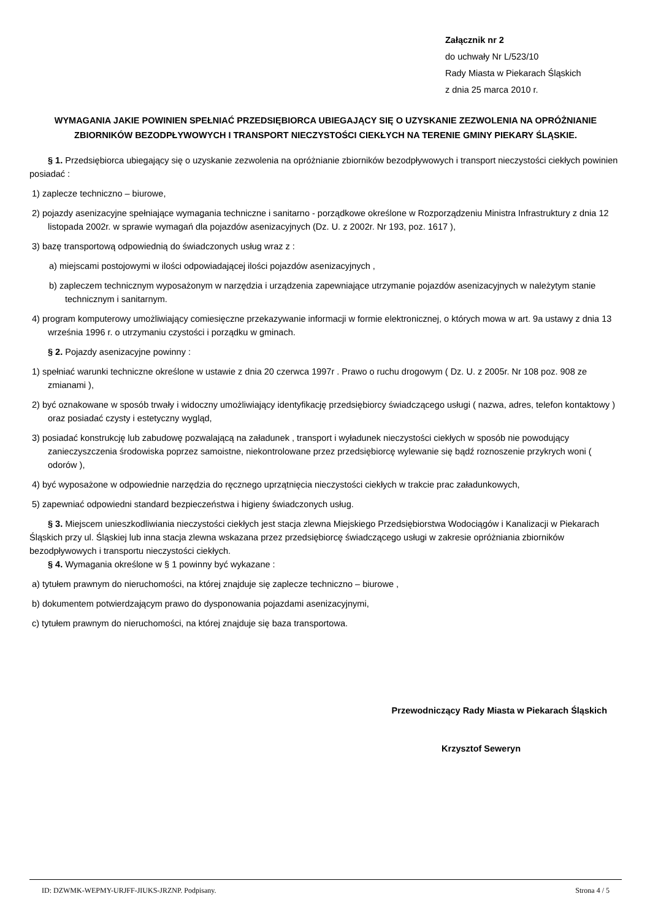Załącznik nr 2
do uchwały Nr L/523/10
Rady Miasta w Piekarach Śląskich
z dnia 25 marca 2010 r.
WYMAGANIA JAKIE POWINIEN SPEŁNIAĆ PRZEDSIĘBIORCA UBIEGAJĄCY SIĘ O UZYSKANIE ZEZWOLENIA NA OPRÓŻNIANIE ZBIORNIKÓW BEZODPŁYWOWYCH I TRANSPORT NIECZYSTOŚCI CIEKŁYCH NA TERENIE GMINY PIEKARY ŚLĄSKIE.
§ 1. Przedsiębiorca ubiegający się o uzyskanie zezwolenia na opróżnianie zbiorników bezodpływowych i transport nieczystości ciekłych powinien posiadać :
1) zaplecze techniczno – biurowe,
2) pojazdy asenizacyjne spełniające wymagania techniczne i sanitarno - porządkowe określone w Rozporządzeniu Ministra Infrastruktury z dnia 12 listopada 2002r. w sprawie wymagań dla pojazdów asenizacyjnych (Dz. U. z 2002r. Nr 193, poz. 1617 ),
3) bazę transportową odpowiednią do świadczonych usług wraz z :
a) miejscami postojowymi w ilości odpowiadającej ilości pojazdów asenizacyjnych ,
b) zapleczem technicznym wyposażonym w narzędzia i urządzenia zapewniające utrzymanie pojazdów asenizacyjnych w należytym stanie technicznym i sanitarnym.
4) program komputerowy umożliwiający comiesięczne przekazywanie informacji w formie elektronicznej, o których mowa w art. 9a ustawy z dnia 13 września 1996 r. o utrzymaniu czystości i porządku w gminach.
§ 2. Pojazdy asenizacyjne powinny :
1) spełniać warunki techniczne określone w ustawie z dnia 20 czerwca 1997r . Prawo o ruchu drogowym ( Dz. U. z 2005r. Nr 108 poz. 908 ze zmianami ),
2) być oznakowane w sposób trwały i widoczny umożliwiający identyfikację przedsiębiorcy świadczącego usługi ( nazwa, adres, telefon kontaktowy ) oraz posiadać czysty i estetyczny wygląd,
3) posiadać konstrukcję lub zabudowę pozwalającą na załadunek , transport i wyładunek nieczystości ciekłych w sposób nie powodujący zanieczyszczenia środowiska poprzez samoistne, niekontrolowane przez przedsiębiorcę wylewanie się bądź roznoszenie przykrych woni ( odorów ),
4) być wyposażone w odpowiednie narzędzia do ręcznego uprzątnięcia nieczystości ciekłych w trakcie prac załadunkowych,
5) zapewniać odpowiedni standard bezpieczeństwa i higieny świadczonych usług.
§ 3. Miejscem unieszkodliwiania nieczystości ciekłych jest stacja zlewna Miejskiego Przedsiębiorstwa Wodociągów i Kanalizacji w Piekarach Śląskich przy ul. Śląskiej lub inna stacja zlewna wskazana przez przedsiębiorcę świadczącego usługi w zakresie opróżniania zbiorników bezodpływowych i transportu nieczystości ciekłych.
§ 4. Wymagania określone w § 1 powinny być wykazane :
a) tytułem prawnym do nieruchomości, na której znajduje się zaplecze techniczno – biurowe ,
b) dokumentem potwierdzającym prawo do dysponowania pojazdami asenizacyjnymi,
c) tytułem prawnym do nieruchomości, na której znajduje się baza transportowa.
Przewodniczący Rady Miasta w Piekarach Śląskich
Krzysztof Seweryn
ID: DZWMK-WEPMY-URJFF-JIUKS-JRZNP. Podpisany. Strona 4 / 5